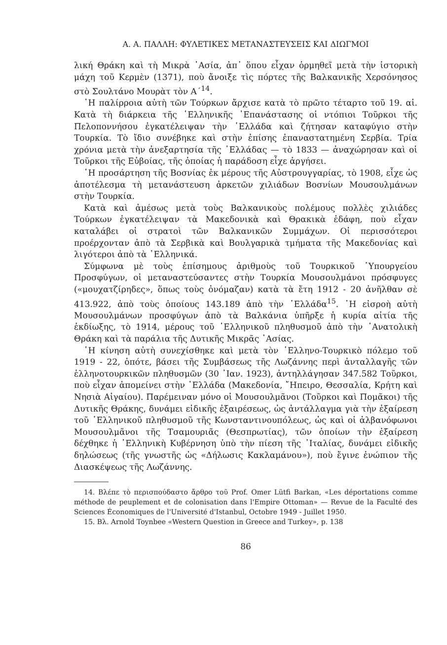Α. Α. ΠΑΛΛΗ: ΦΥΛΕΤΙΚΕΣ ΜΕΤΑΝΑΣΤΕΥΣΕΙΣ ΚΑΙ ΔΙΩΓΜΟΙ
λική Θράκη καὶ τὴ Μικρὰ ᾿Ασία, ἀπ᾿ ὅπου εἶχαν ὁρμηθεῖ μετὰ τὴν ἱστορικὴ μάχη τοῦ Κερμὲν (1371), ποὺ ἄνοιξε τὶς πόρτες τῆς Βαλκανικῆς Χερσόνησος στὸ Σουλτάνο Μουρὰτ τὸν Α΄<sup>14</sup>.
῾Η παλίρροια αὐτὴ τῶν Τούρκων ἄρχισε κατὰ τὸ πρῶτο τέταρτο τοῦ 19. αἱ. Κατὰ τὴ διάρκεια τῆς ῾Ελληνικῆς ᾿Επανάστασης οἱ ντόπιοι Τοῦρκοι τῆς Πελοποννήσου ἐγκατέλειψαν τὴν ῾Ελλάδα καὶ ζήτησαν καταφύγιο στὴν Τουρκία. Τὸ ἴδιο συνέβηκε καὶ στὴν ἐπίσης ἐπαναστατημένη Σερβία. Τρία χρόνια μετὰ τὴν ἀνεξαρτησία τῆς ῾Ελλάδας — τὸ 1833 — ἀναχώρησαν καὶ οἱ Τοῦρκοι τῆς Εὐβοίας, τῆς ὁποίας ἡ παράδοση εἶχε ἀργήσει.
῾Η προσάρτηση τῆς Βοσνίας ἐκ μέρους τῆς Αὐστρουγγαρίας, τὸ 1908, εἶχε ὡς ἀποτέλεσμα τὴ μετανάστευση ἀρκετῶν χιλιάδων Βοσνίων Μουσουλμάνων στὴν Τουρκία.
Κατὰ καὶ ἀμέσως μετὰ τοὺς Βαλκανικοὺς πολέμους πολλὲς χιλιάδες Τούρκων ἐγκατέλειψαν τὰ Μακεδονικὰ καὶ Θρακικὰ ἐδάφη, ποὺ εἶχαν καταλάβει οἱ στρατοὶ τῶν Βαλκανικῶν Συμμάχων. Οἱ περισσότεροι προέρχονταν ἀπὸ τὰ Σερβικὰ καὶ Βουλγαρικὰ τμήματα τῆς Μακεδονίας καὶ λιγότεροι ἀπὸ τὰ ῾Ελληνικά.
Σύμφωνα μὲ τοὺς ἐπίσημους ἀριθμοὺς τοῦ Τουρκικοῦ ῾Υπουργείου Προσφύγων, οἱ μεταναστεύσαντες στὴν Τουρκία Μουσουλμάνοι πρόσφυγες («μουχατζίρηδες», ὅπως τοὺς ὀνόμαζαν) κατὰ τὰ ἔτη 1912 - 20 ἀνῆλθαν σὲ 413.922, ἀπὸ τοὺς ὁποίους 143.189 ἀπὸ τὴν ῾Ελλάδα<sup>15</sup>. ῾Η εἰσροὴ αὐτὴ Μουσουλμάνων προσφύγων ἀπὸ τὰ Βαλκάνια ὑπῆρξε ἡ κυρία αἰτία τῆς ἐκδίωξης, τὸ 1914, μέρους τοῦ ῾Ελληνικοῦ πληθυσμοῦ ἀπὸ τὴν ᾿Ανατολικὴ Θράκη καὶ τὰ παράλια τῆς Δυτικῆς Μικρᾶς ᾿Ασίας.
῾Η κίνηση αὐτὴ συνεχίσθηκε καὶ μετὰ τὸν ῾Ελληνο-Τουρκικὸ πόλεμο τοῦ 1919 - 22, ὁπότε, βάσει τῆς Συμβάσεως τῆς Λωζάννης περὶ ἀνταλλαγῆς τῶν ἑλληνοτουρκικῶν πληθυσμῶν (30 ᾿Ιαν. 1923), ἀντηλλάγησαν 347.582 Τοῦρκοι, ποὺ εἶχαν ἀπομείνει στὴν ῾Ελλάδα (Μακεδονία, ῎Ηπειρο, Θεσσαλία, Κρήτη καὶ Νησιὰ Αἰγαίου). Παρέμειναν μόνο οἱ Μουσουλμᾶνοι (Τοῦρκοι καὶ Πομᾶκοι) τῆς Δυτικῆς Θράκης, δυνάμει εἰδικῆς ἐξαιρέσεως, ὡς ἀντάλλαγμα γιὰ τὴν ἐξαίρεση τοῦ ῾Ελληνικοῦ πληθυσμοῦ τῆς Κωνσταντινουπόλεως, ὡς καὶ οἱ ἀλβανόφωνοι Μουσουλμᾶνοι τῆς Τσαμουριᾶς (Θεσπρωτίας), τῶν ὁποίων τὴν ἐξαίρεση δέχθηκε ἡ ῾Ελληνικὴ Κυβέρνηση ὑπὸ τὴν πίεση τῆς ᾿Ιταλίας, δυνάμει εἰδικῆς δηλώσεως (τῆς γνωστῆς ὡς «Δήλωσις Κακλαμάνου»), ποὺ ἔγινε ἐνώπιον τῆς Διασκέψεως τῆς Λωζάννης.
14. Βλέπε τὸ περισπούδαστο ἄρθρο τοῦ Prof. Omer Lütfi Barkan, «Les déportations comme méthode de peuplement et de colonisation dans l'Empire Ottoman» — Revue de la Faculté des Sciences Économiques de l'Université d'Istanbul, Octobre 1949 - Juillet 1950.
15. Βλ. Arnold Toynbee «Western Question in Greece and Turkey», p. 138
86